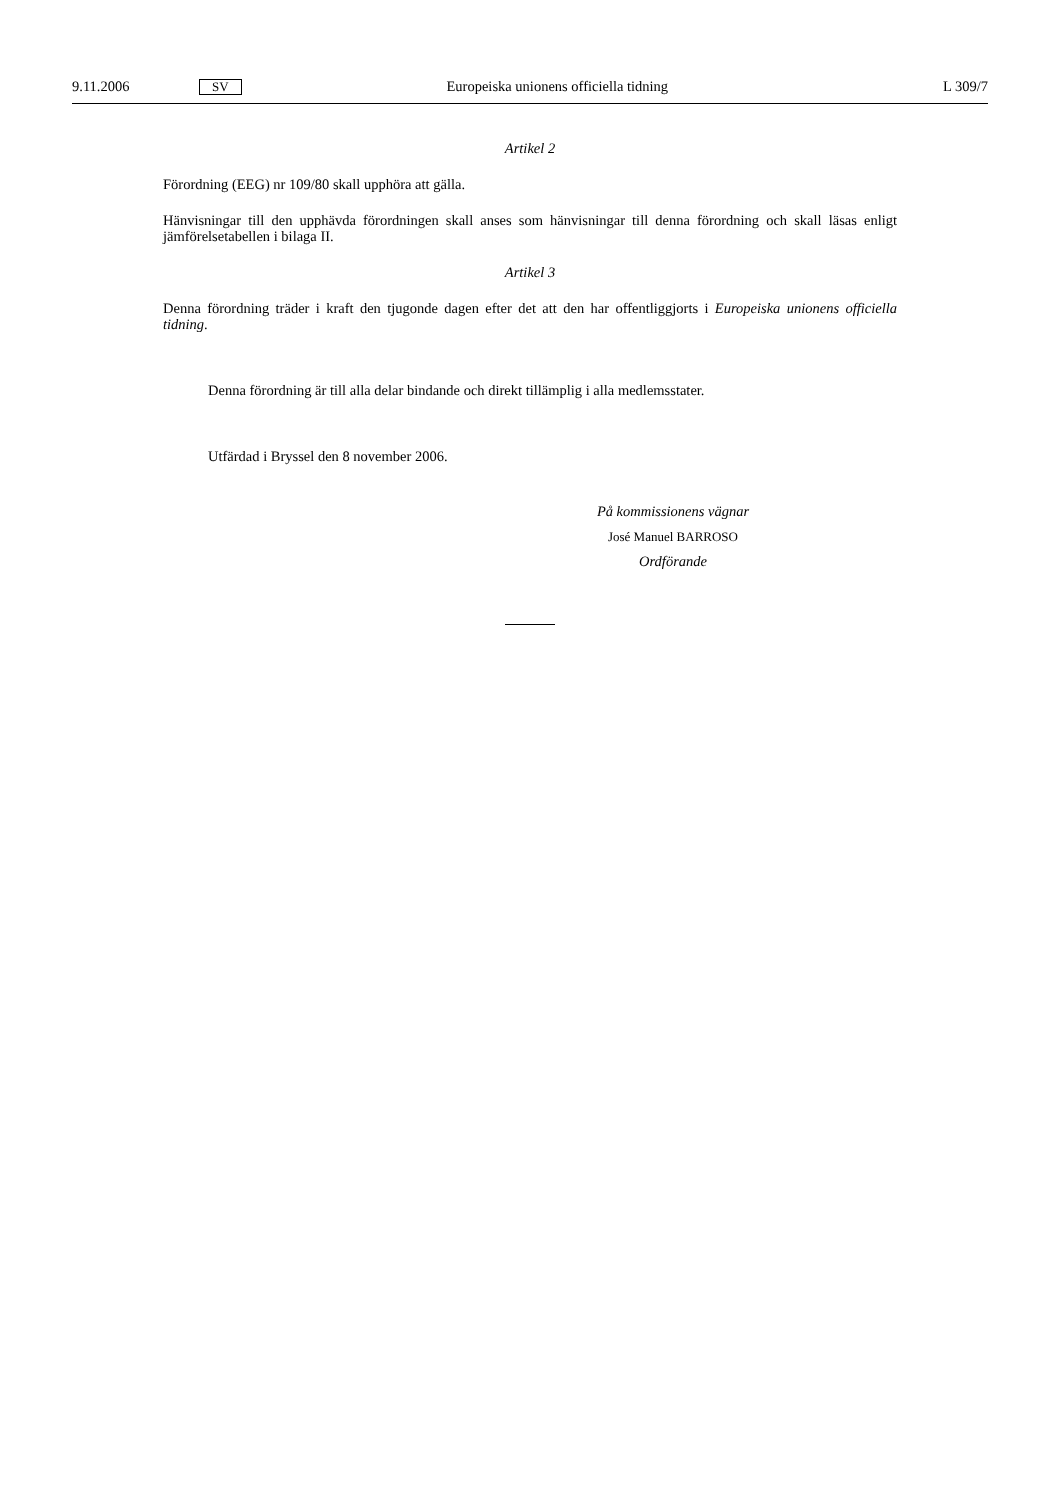9.11.2006 SV Europeiska unionens officiella tidning L 309/7
Artikel 2
Förordning (EEG) nr 109/80 skall upphöra att gälla.
Hänvisningar till den upphävda förordningen skall anses som hänvisningar till denna förordning och skall läsas enligt jämförelsetabellen i bilaga II.
Artikel 3
Denna förordning träder i kraft den tjugonde dagen efter det att den har offentliggjorts i Europeiska unionens officiella tidning.
Denna förordning är till alla delar bindande och direkt tillämplig i alla medlemsstater.
Utfärdad i Bryssel den 8 november 2006.
På kommissionens vägnar
José Manuel BARROSO
Ordförande